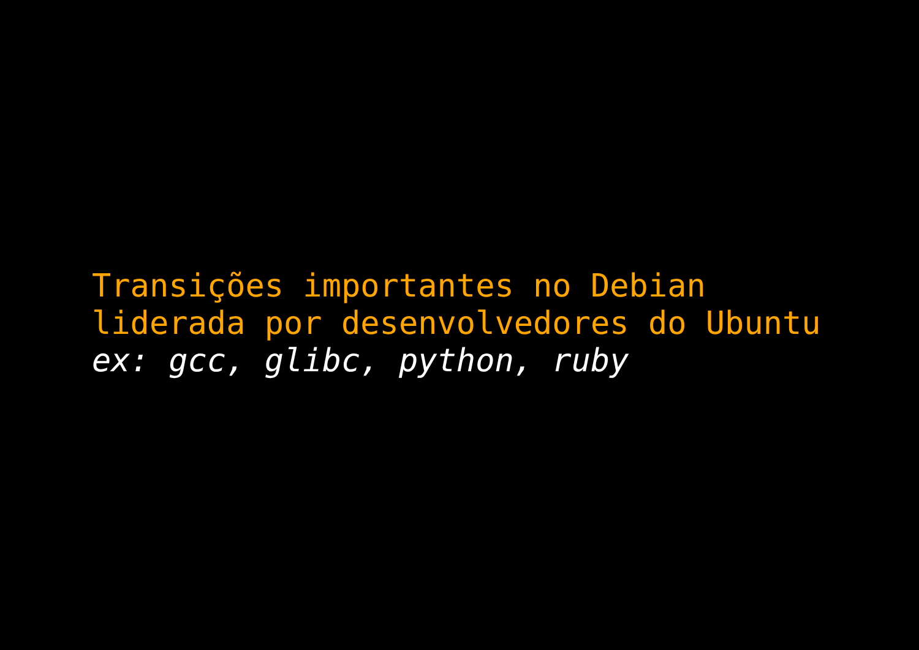Transições importantes no Debian
liderada por desenvolvedores do Ubuntu
ex: gcc, glibc, python, ruby